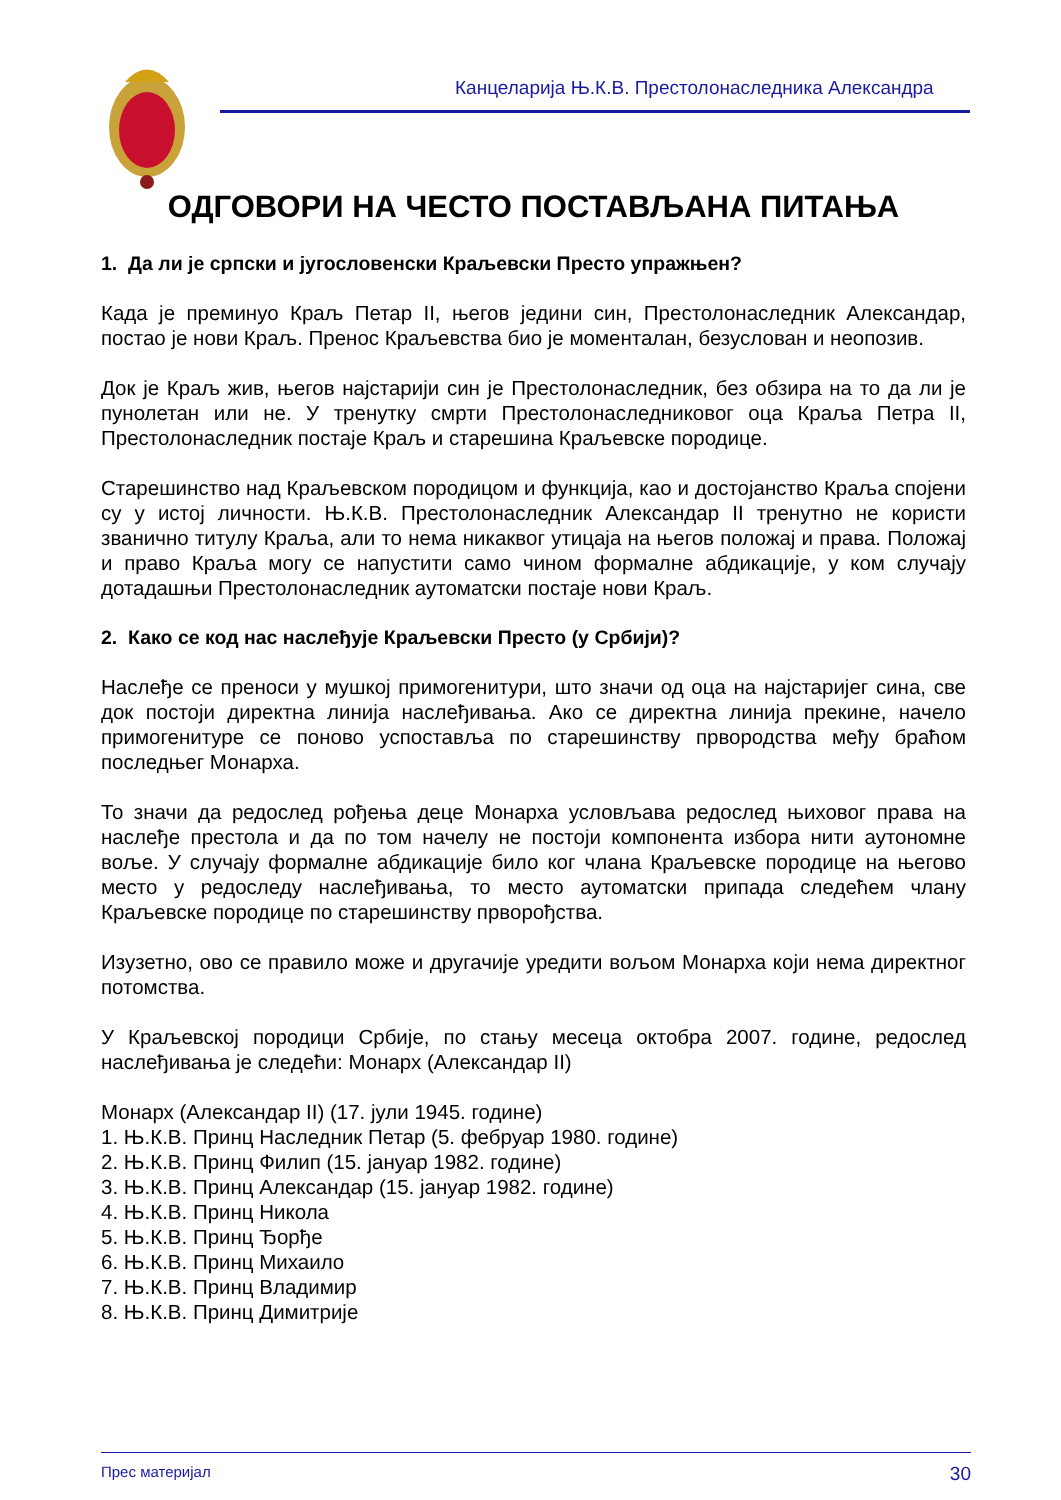Канцеларија Њ.К.В. Престолонаследника Александра
ОДГОВОРИ НА ЧЕСТО ПОСТАВЉАНА ПИТАЊА
1. Да ли је српски и југословенски Краљевски Престо упражњен?
Када је преминуо Краљ Петар II, његов једини син, Престолонаследник Александар, постао је нови Краљ. Пренос Краљевства био је моменталан, безуслован и неопозив.
Док је Краљ жив, његов најстарији син је Престолонаследник, без обзира на то да ли је пунолетан или не. У тренутку смрти Престолонаследниковог оца Краља Петра II, Престолонаследник постаје Краљ и старешина Краљевске породице.
Старешинство над Краљевском породицом и функција, као и достојанство Краља спојени су у истој личности. Њ.К.В. Престолонаследник Александар II тренутно не користи званично титулу Краља, али то нема никаквог утицаја на његов положај и права. Положај и право Краља могу се напустити само чином формалне абдикације, у ком случају дотадашњи Престолонаследник аутоматски постаје нови Краљ.
2. Како се код нас наслеђује Краљевски Престо (у Србији)?
Наслеђе се преноси у мушкој примогенитури, што значи од оца на најстаријег сина, све док постоји директна линија наслеђивања. Ако се директна линија прекине, начело примогенитуре се поново успоставља по старешинству првородства међу браћом последњег Монарха.
То значи да редослед рођења деце Монарха условљава редослед њиховог права на наслеђе престола и да по том начелу не постоји компонента избора нити аутономне воље. У случају формалне абдикације било ког члана Краљевске породице на његово место у редоследу наслеђивања, то место аутоматски припада следећем члану Краљевске породице по старешинству прворођства.
Изузетно, ово се правило може и другачије уредити вољом Монарха који нема директног потомства.
У Краљевској породици Србије, по стању месеца октобра 2007. године, редослед наслеђивања је следећи: Монарх (Александар II)
Монарх (Александар II) (17. јули 1945. године)
1. Њ.К.В. Принц Наследник Петар (5. фебруар 1980. године)
2. Њ.К.В. Принц Филип (15. јануар 1982. године)
3. Њ.К.В. Принц Александар (15. јануар 1982. године)
4. Њ.К.В. Принц Никола
5. Њ.К.В. Принц Ђорђе
6. Њ.К.В. Принц Михаило
7. Њ.К.В. Принц Владимир
8. Њ.К.В. Принц Димитрије
Прес материјал 30